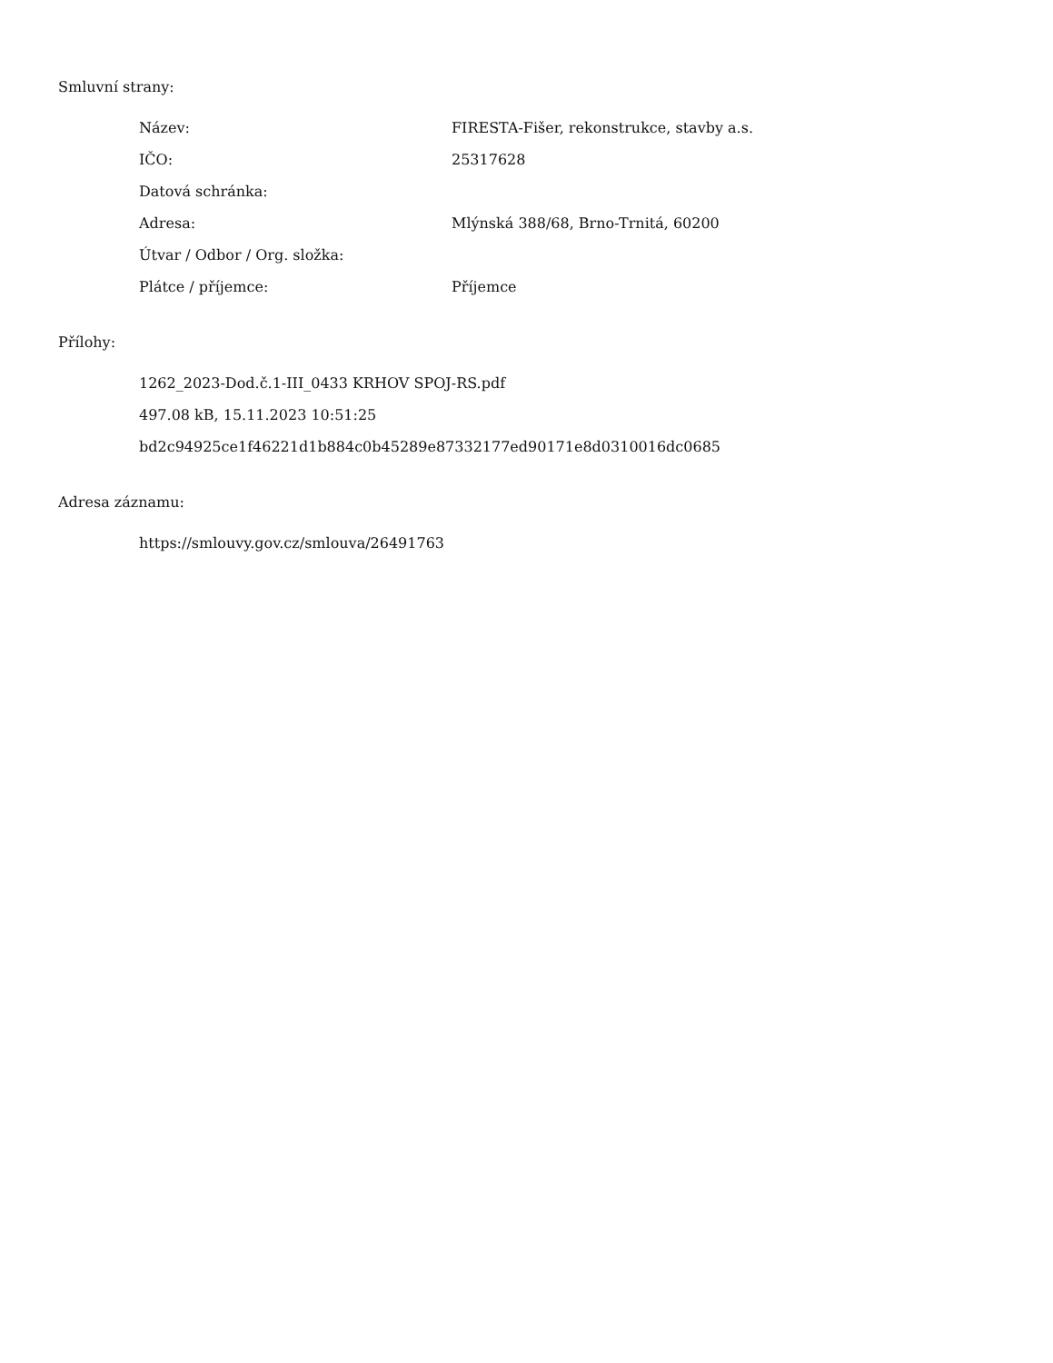Smluvní strany:
| Název: | FIRESTA-Fišer, rekonstrukce, stavby a.s. |
| IČO: | 25317628 |
| Datová schránka: | |
| Adresa: | Mlýnská 388/68, Brno-Trnitá, 60200 |
| Útvar / Odbor / Org. složka: | |
| Plátce / příjemce: | Příjemce |
Přílohy:
1262_2023-Dod.č.1-III_0433 KRHOV SPOJ-RS.pdf
497.08 kB, 15.11.2023 10:51:25
bd2c94925ce1f46221d1b884c0b45289e87332177ed90171e8d0310016dc0685
Adresa záznamu:
https://smlouvy.gov.cz/smlouva/26491763